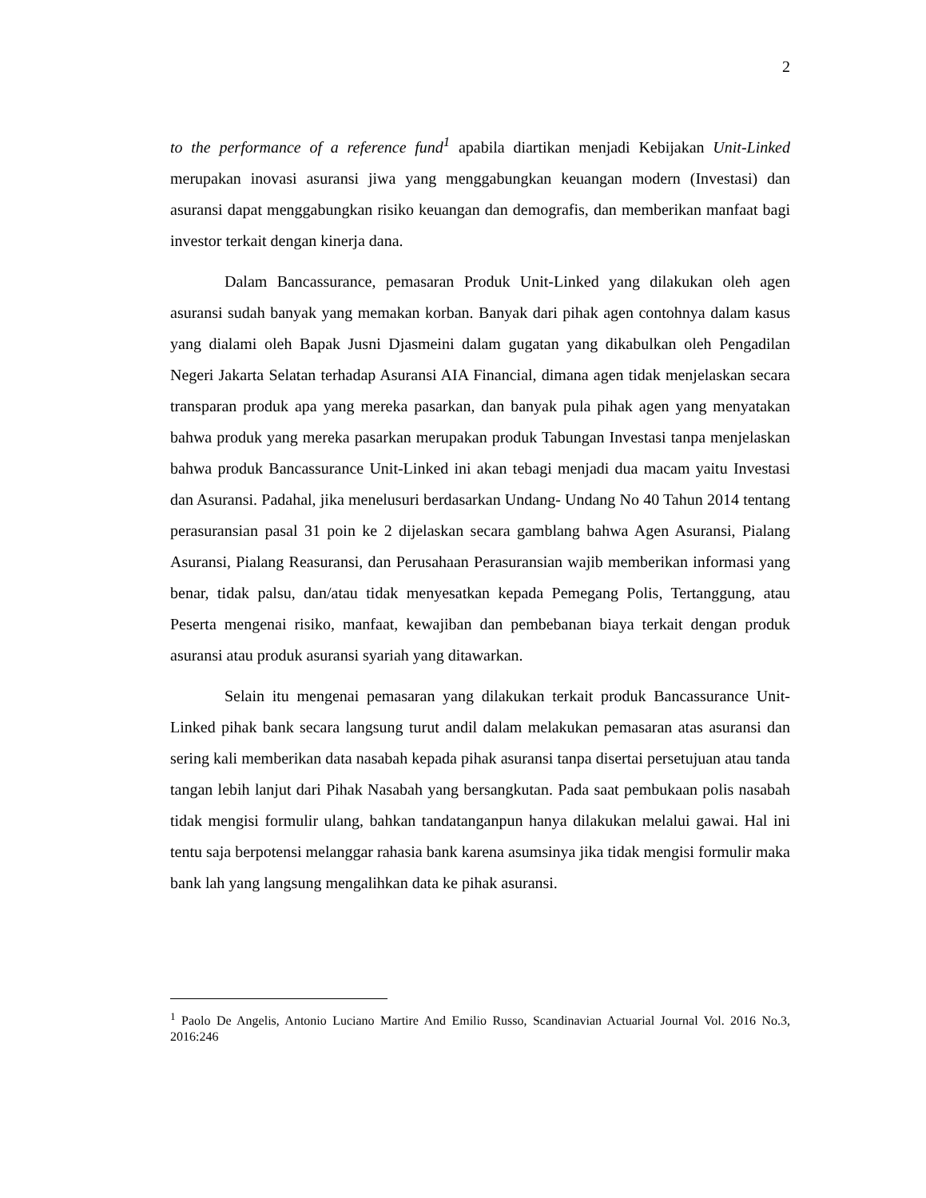2
to the performance of a reference fund<sup>1</sup> apabila diartikan menjadi Kebijakan Unit-Linked merupakan inovasi asuransi jiwa yang menggabungkan keuangan modern (Investasi) dan asuransi dapat menggabungkan risiko keuangan dan demografis, dan memberikan manfaat bagi investor terkait dengan kinerja dana.
Dalam Bancassurance, pemasaran Produk Unit-Linked yang dilakukan oleh agen asuransi sudah banyak yang memakan korban. Banyak dari pihak agen contohnya dalam kasus yang dialami oleh Bapak Jusni Djasmeini dalam gugatan yang dikabulkan oleh Pengadilan Negeri Jakarta Selatan terhadap Asuransi AIA Financial, dimana agen tidak menjelaskan secara transparan produk apa yang mereka pasarkan, dan banyak pula pihak agen yang menyatakan bahwa produk yang mereka pasarkan merupakan produk Tabungan Investasi tanpa menjelaskan bahwa produk Bancassurance Unit-Linked ini akan tebagi menjadi dua macam yaitu Investasi dan Asuransi. Padahal, jika menelusuri berdasarkan Undang- Undang No 40 Tahun 2014 tentang perasuransian pasal 31 poin ke 2 dijelaskan secara gamblang bahwa Agen Asuransi, Pialang Asuransi, Pialang Reasuransi, dan Perusahaan Perasuransian wajib memberikan informasi yang benar, tidak palsu, dan/atau tidak menyesatkan kepada Pemegang Polis, Tertanggung, atau Peserta mengenai risiko, manfaat, kewajiban dan pembebanan biaya terkait dengan produk asuransi atau produk asuransi syariah yang ditawarkan.
Selain itu mengenai pemasaran yang dilakukan terkait produk Bancassurance Unit-Linked pihak bank secara langsung turut andil dalam melakukan pemasaran atas asuransi dan sering kali memberikan data nasabah kepada pihak asuransi tanpa disertai persetujuan atau tanda tangan lebih lanjut dari Pihak Nasabah yang bersangkutan. Pada saat pembukaan polis nasabah tidak mengisi formulir ulang, bahkan tandatanganpun hanya dilakukan melalui gawai. Hal ini tentu saja berpotensi melanggar rahasia bank karena asumsinya jika tidak mengisi formulir maka bank lah yang langsung mengalihkan data ke pihak asuransi.
<sup>1</sup> Paolo De Angelis, Antonio Luciano Martire And Emilio Russo, Scandinavian Actuarial Journal Vol. 2016 No.3, 2016:246